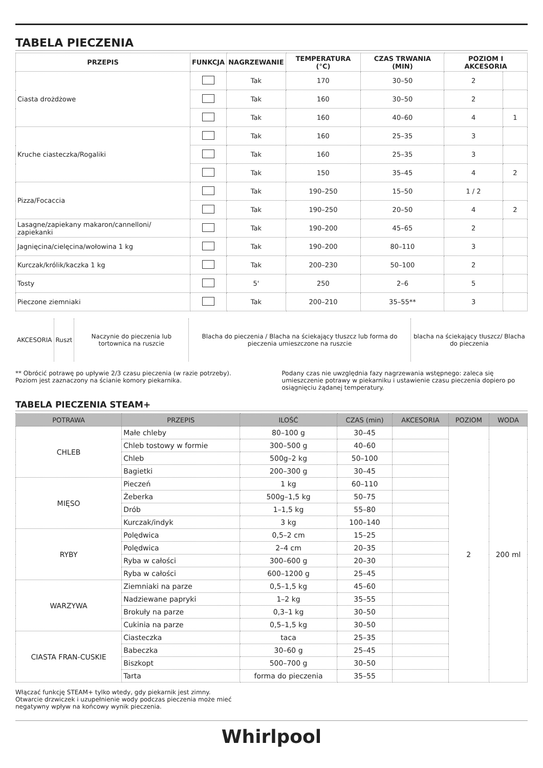TABELA PIECZENIA
| PRZEPIS | FUNKCJA | NAGRZEWANIE | TEMPERATURA (°C) | CZAS TRWANIA (MIN) | POZIOM I AKCESORIA | |
| --- | --- | --- | --- | --- | --- | --- |
| Ciasta drożdżowe | | Tak | 170 | 30–50 | 2 | |
| | | Tak | 160 | 30–50 | 2 | |
| | | Tak | 160 | 40–60 | 4 | 1 |
| Kruche ciasteczka/Rogaliki | | Tak | 160 | 25–35 | 3 | |
| | | Tak | 160 | 25–35 | 3 | |
| | | Tak | 150 | 35–45 | 4 | 2 |
| Pizza/Focaccia | | Tak | 190–250 | 15–50 | 1 / 2 | |
| | | Tak | 190–250 | 20–50 | 4 | 2 |
| Lasagne/zapiekany makaron/cannelloni/ zapiekanki | | Tak | 190–200 | 45–65 | 2 | |
| Jagnięcina/cielęcina/wołowina 1 kg | | Tak | 190–200 | 80–110 | 3 | |
| Kurczak/królik/kaczka 1 kg | | Tak | 200–230 | 50–100 | 2 | |
| Tosty | | 5' | 250 | 2–6 | 5 | |
| Pieczone ziemniaki | | Tak | 200–210 | 35–55** | 3 | |
| AKCESORIA | Ruszt | Naczynie do pieczenia lub tortownica na ruszcie | Blacha do pieczenia / Blacha na ściekający tłuszcz lub forma do pieczenia umieszczone na ruszcie | blacha na ściekający tłuszcz/ Blacha do pieczenia |
** Obrócić potrawę po upływie 2/3 czasu pieczenia (w razie potrzeby).
Poziom jest zaznaczony na ścianie komory piekarnika.
Podany czas nie uwzględnia fazy nagrzewania wstępnego: zaleca się umieszczenie potrawy w piekarniku i ustawienie czasu pieczenia dopiero po osiągnięciu żądanej temperatury.
TABELA PIECZENIA STEAM+
| POTRAWA | PRZEPIS | ILOŚĆ | CZAS (min) | AKCESORIA | POZIOM | WODA |
| --- | --- | --- | --- | --- | --- | --- |
| CHLEB | Małe chleby | 80–100 g | 30–45 | | 2 | 200 ml |
| | Chleb tostowy w formie | 300–500 g | 40–60 | | | |
| | Chleb | 500g–2 kg | 50–100 | | | |
| | Bagietki | 200–300 g | 30–45 | | | |
| MIĘSO | Pieczeń | 1 kg | 60–110 | | | |
| | Żeberka | 500g–1,5 kg | 50–75 | | | |
| | Drób | 1–1,5 kg | 55–80 | | | |
| | Kurczak/indyk | 3 kg | 100–140 | | | |
| RYBY | Polędwica | 0,5–2 cm | 15–25 | | | |
| | Polędwica | 2–4 cm | 20–35 | | | |
| | Ryba w całości | 300–600 g | 20–30 | | | |
| | Ryba w całości | 600–1200 g | 25–45 | | | |
| WARZYWA | Ziemniaki na parze | 0,5–1,5 kg | 45–60 | | | |
| | Nadziewane papryki | 1–2 kg | 35–55 | | | |
| | Brokuły na parze | 0,3–1 kg | 30–50 | | | |
| | Cukinia na parze | 0,5–1,5 kg | 30–50 | | | |
| CIASTA FRAN-CUSKIE | Ciasteczka | taca | 25–35 | | | |
| | Babeczka | 30–60 g | 25–45 | | | |
| | Biszkopt | 500–700 g | 30–50 | | | |
| | Tarta | forma do pieczenia | 35–55 | | | |
Włączać funkcję STEAM+ tylko wtedy, gdy piekarnik jest zimny.
Otwarcie drzwiczek i uzupełnienie wody podczas pieczenia może mieć
negatywny wpływ na końcowy wynik pieczenia.
Whirlpool